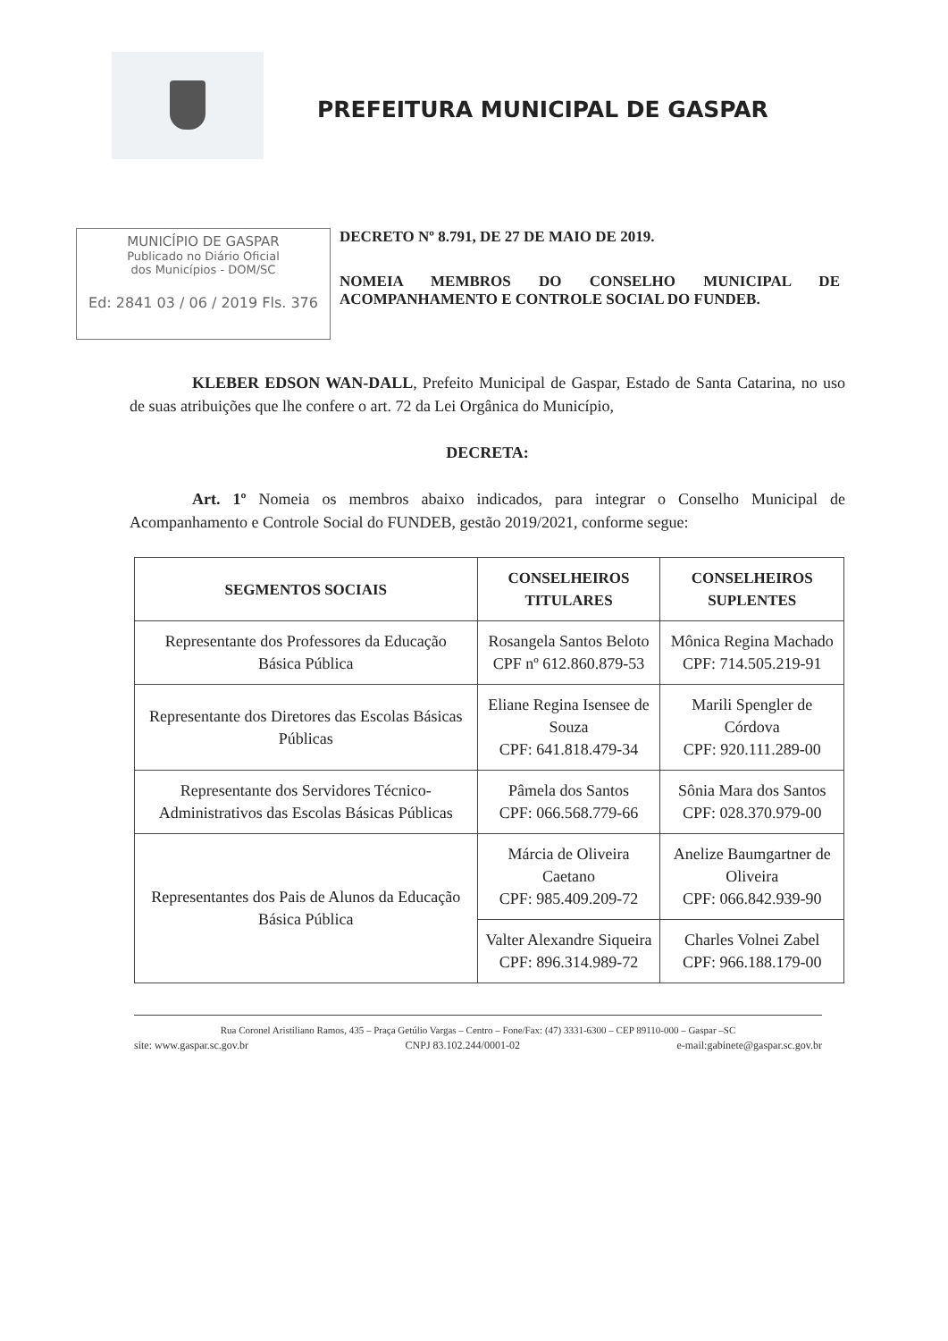PREFEITURA MUNICIPAL DE GASPAR
MUNICÍPIO DE GASPAR
Publicado no Diário Oficial
dos Municípios - DOM/SC
Ed: 2841 03 / 06 / 2019 Fls. 376
DECRETO Nº 8.791, DE 27 DE MAIO DE 2019.
NOMEIA MEMBROS DO CONSELHO MUNICIPAL DE ACOMPANHAMENTO E CONTROLE SOCIAL DO FUNDEB.
KLEBER EDSON WAN-DALL, Prefeito Municipal de Gaspar, Estado de Santa Catarina, no uso de suas atribuições que lhe confere o art. 72 da Lei Orgânica do Município,
DECRETA:
Art. 1º Nomeia os membros abaixo indicados, para integrar o Conselho Municipal de Acompanhamento e Controle Social do FUNDEB, gestão 2019/2021, conforme segue:
| SEGMENTOS SOCIAIS | CONSELHEIROS TITULARES | CONSELHEIROS SUPLENTES |
| --- | --- | --- |
| Representante dos Professores da Educação Básica Pública | Rosangela Santos Beloto CPF nº 612.860.879-53 | Mônica Regina Machado CPF: 714.505.219-91 |
| Representante dos Diretores das Escolas Básicas Públicas | Eliane Regina Isensee de Souza CPF: 641.818.479-34 | Marili Spengler de Córdova CPF: 920.111.289-00 |
| Representante dos Servidores Técnico-Administrativos das Escolas Básicas Públicas | Pâmela dos Santos CPF: 066.568.779-66 | Sônia Mara dos Santos CPF: 028.370.979-00 |
| Representantes dos Pais de Alunos da Educação Básica Pública | Márcia de Oliveira Caetano CPF: 985.409.209-72 | Anelize Baumgartner de Oliveira CPF: 066.842.939-90 |
| | Valter Alexandre Siqueira CPF: 896.314.989-72 | Charles Volnei Zabel CPF: 966.188.179-00 |
Rua Coronel Aristiliano Ramos, 435 – Praça Getúlio Vargas – Centro – Fone/Fax: (47) 3331-6300 – CEP 89110-000 – Gaspar –SC
site: www.gaspar.sc.gov.br CNPJ 83.102.244/0001-02 e-mail:gabinete@gaspar.sc.gov.br